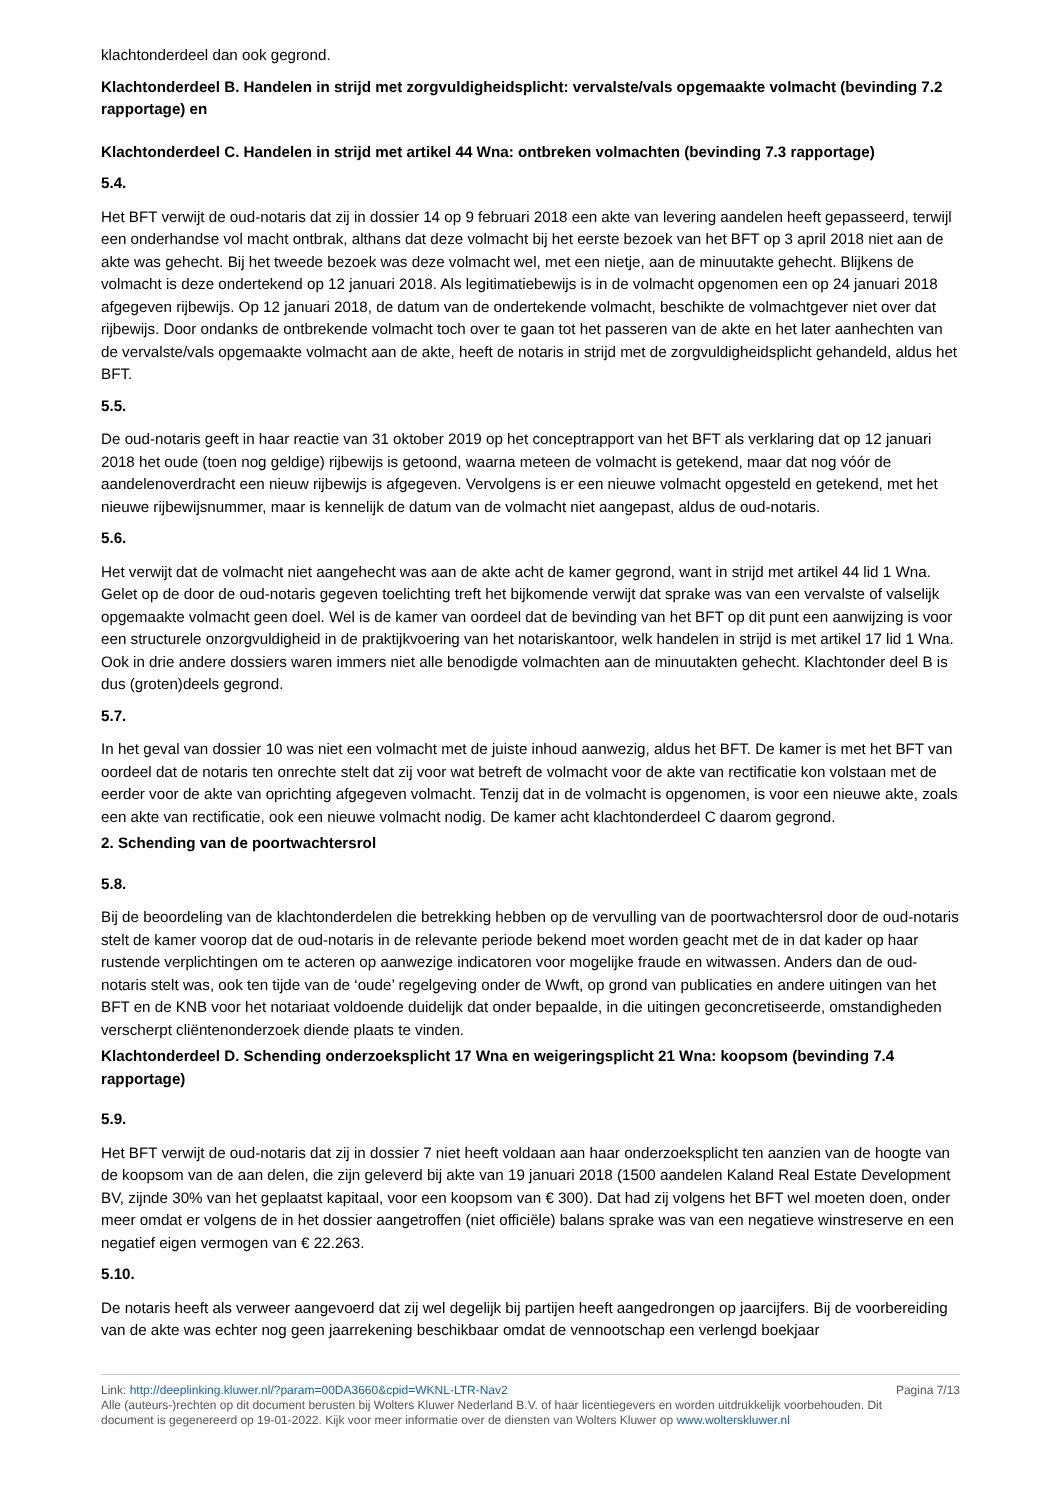klachtonderdeel dan ook gegrond.
Klachtonderdeel B. Handelen in strijd met zorgvuldigheidsplicht: vervalste/vals opgemaakte volmacht (bevinding 7.2 rapportage) en
Klachtonderdeel C. Handelen in strijd met artikel 44 Wna: ontbreken volmachten (bevinding 7.3 rapportage)
5.4.
Het BFT verwijt de oud-notaris dat zij in dossier 14 op 9 februari 2018 een akte van levering aandelen heeft gepasseerd, terwijl een onderhandse vol macht ontbrak, althans dat deze volmacht bij het eerste bezoek van het BFT op 3 april 2018 niet aan de akte was gehecht. Bij het tweede bezoek was deze volmacht wel, met een nietje, aan de minuutakte gehecht. Blijkens de volmacht is deze ondertekend op 12 januari 2018. Als legitimatiebewijs is in de volmacht opgenomen een op 24 januari 2018 afgegeven rijbewijs. Op 12 januari 2018, de datum van de ondertekende volmacht, beschikte de volmachtgever niet over dat rijbewijs. Door ondanks de ontbrekende volmacht toch over te gaan tot het passeren van de akte en het later aanhechten van de vervalste/vals opgemaakte volmacht aan de akte, heeft de notaris in strijd met de zorgvuldigheidsplicht gehandeld, aldus het BFT.
5.5.
De oud-notaris geeft in haar reactie van 31 oktober 2019 op het conceptrapport van het BFT als verklaring dat op 12 januari 2018 het oude (toen nog geldige) rijbewijs is getoond, waarna meteen de volmacht is getekend, maar dat nog vóór de aandelenoverdracht een nieuw rijbewijs is afgegeven. Vervolgens is er een nieuwe volmacht opgesteld en getekend, met het nieuwe rijbewijsnummer, maar is kennelijk de datum van de volmacht niet aangepast, aldus de oud-notaris.
5.6.
Het verwijt dat de volmacht niet aangehecht was aan de akte acht de kamer gegrond, want in strijd met artikel 44 lid 1 Wna. Gelet op de door de oud-notaris gegeven toelichting treft het bijkomende verwijt dat sprake was van een vervalste of valselijk opgemaakte volmacht geen doel. Wel is de kamer van oordeel dat de bevinding van het BFT op dit punt een aanwijzing is voor een structurele onzorgvuldigheid in de praktijkvoering van het notariskantoor, welk handelen in strijd is met artikel 17 lid 1 Wna. Ook in drie andere dossiers waren immers niet alle benodigde volmachten aan de minuutakten gehecht. Klachtonder deel B is dus (groten)deels gegrond.
5.7.
In het geval van dossier 10 was niet een volmacht met de juiste inhoud aanwezig, aldus het BFT. De kamer is met het BFT van oordeel dat de notaris ten onrechte stelt dat zij voor wat betreft de volmacht voor de akte van rectificatie kon volstaan met de eerder voor de akte van oprichting afgegeven volmacht. Tenzij dat in de volmacht is opgenomen, is voor een nieuwe akte, zoals een akte van rectificatie, ook een nieuwe volmacht nodig. De kamer acht klachtonderdeel C daarom gegrond.
2. Schending van de poortwachtersrol
5.8.
Bij de beoordeling van de klachtonderdelen die betrekking hebben op de vervulling van de poortwachtersrol door de oud-notaris stelt de kamer voorop dat de oud-notaris in de relevante periode bekend moet worden geacht met de in dat kader op haar rustende verplichtingen om te acteren op aanwezige indicatoren voor mogelijke fraude en witwassen. Anders dan de oud-notaris stelt was, ook ten tijde van de ‘oude’ regelgeving onder de Wwft, op grond van publicaties en andere uitingen van het BFT en de KNB voor het notariaat voldoende duidelijk dat onder bepaalde, in die uitingen geconcretiseerde, omstandigheden verscherpt cliëntenonderzoek diende plaats te vinden.
Klachtonderdeel D. Schending onderzoeksplicht 17 Wna en weigeringsplicht 21 Wna: koopsom (bevinding 7.4 rapportage)
5.9.
Het BFT verwijt de oud-notaris dat zij in dossier 7 niet heeft voldaan aan haar onderzoeksplicht ten aanzien van de hoogte van de koopsom van de aan delen, die zijn geleverd bij akte van 19 januari 2018 (1500 aandelen Kaland Real Estate Development BV, zijnde 30% van het geplaatst kapitaal, voor een koopsom van € 300). Dat had zij volgens het BFT wel moeten doen, onder meer omdat er volgens de in het dossier aangetroffen (niet officiële) balans sprake was van een negatieve winstreserve en een negatief eigen vermogen van € 22.263.
5.10.
De notaris heeft als verweer aangevoerd dat zij wel degelijk bij partijen heeft aangedrongen op jaarcijfers. Bij de voorbereiding van de akte was echter nog geen jaarrekening beschikbaar omdat de vennootschap een verlengd boekjaar
Link: http://deeplinking.kluwer.nl/?param=00DA3660&cpid=WKNL-LTR-Nav2 Pagina 7/13
Alle (auteurs-)rechten op dit document berusten bij Wolters Kluwer Nederland B.V. of haar licentiegevers en worden uitdrukkelijk voorbehouden. Dit document is gegenereerd op 19-01-2022. Kijk voor meer informatie over de diensten van Wolters Kluwer op www.wolterskluwer.nl